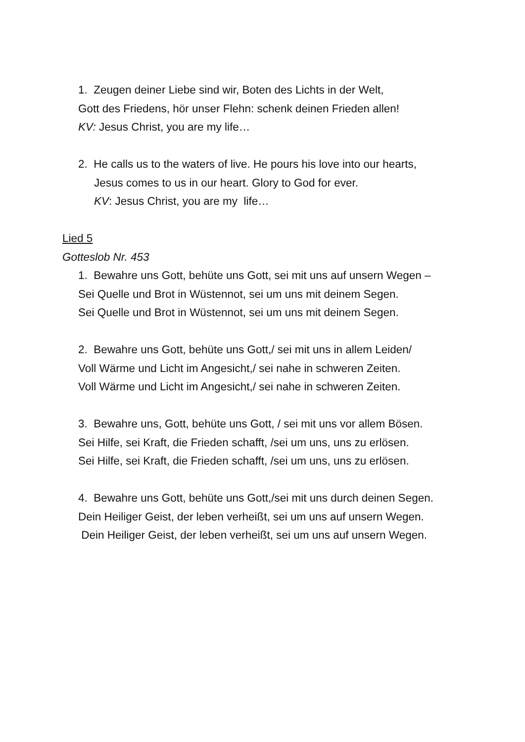1. Zeugen deiner Liebe sind wir, Boten des Lichts in der Welt,
Gott des Friedens, hör unser Flehn: schenk deinen Frieden allen!
KV: Jesus Christ, you are my life…
2. He calls us to the waters of live. He pours his love into our hearts,
Jesus comes to us in our heart. Glory to God for ever.
KV: Jesus Christ, you are my life…
Lied 5
Gotteslob Nr. 453
1. Bewahre uns Gott, behüte uns Gott, sei mit uns auf unsern Wegen –
Sei Quelle und Brot in Wüstennot, sei um uns mit deinem Segen.
Sei Quelle und Brot in Wüstennot, sei um uns mit deinem Segen.
2. Bewahre uns Gott, behüte uns Gott,/ sei mit uns in allem Leiden/
Voll Wärme und Licht im Angesicht,/ sei nahe in schweren Zeiten.
Voll Wärme und Licht im Angesicht,/ sei nahe in schweren Zeiten.
3. Bewahre uns, Gott, behüte uns Gott, / sei mit uns vor allem Bösen.
Sei Hilfe, sei Kraft, die Frieden schafft, /sei um uns, uns zu erlösen.
Sei Hilfe, sei Kraft, die Frieden schafft, /sei um uns, uns zu erlösen.
4. Bewahre uns Gott, behüte uns Gott,/sei mit uns durch deinen Segen.
Dein Heiliger Geist, der leben verheißt, sei um uns auf unsern Wegen.
Dein Heiliger Geist, der leben verheißt, sei um uns auf unsern Wegen.